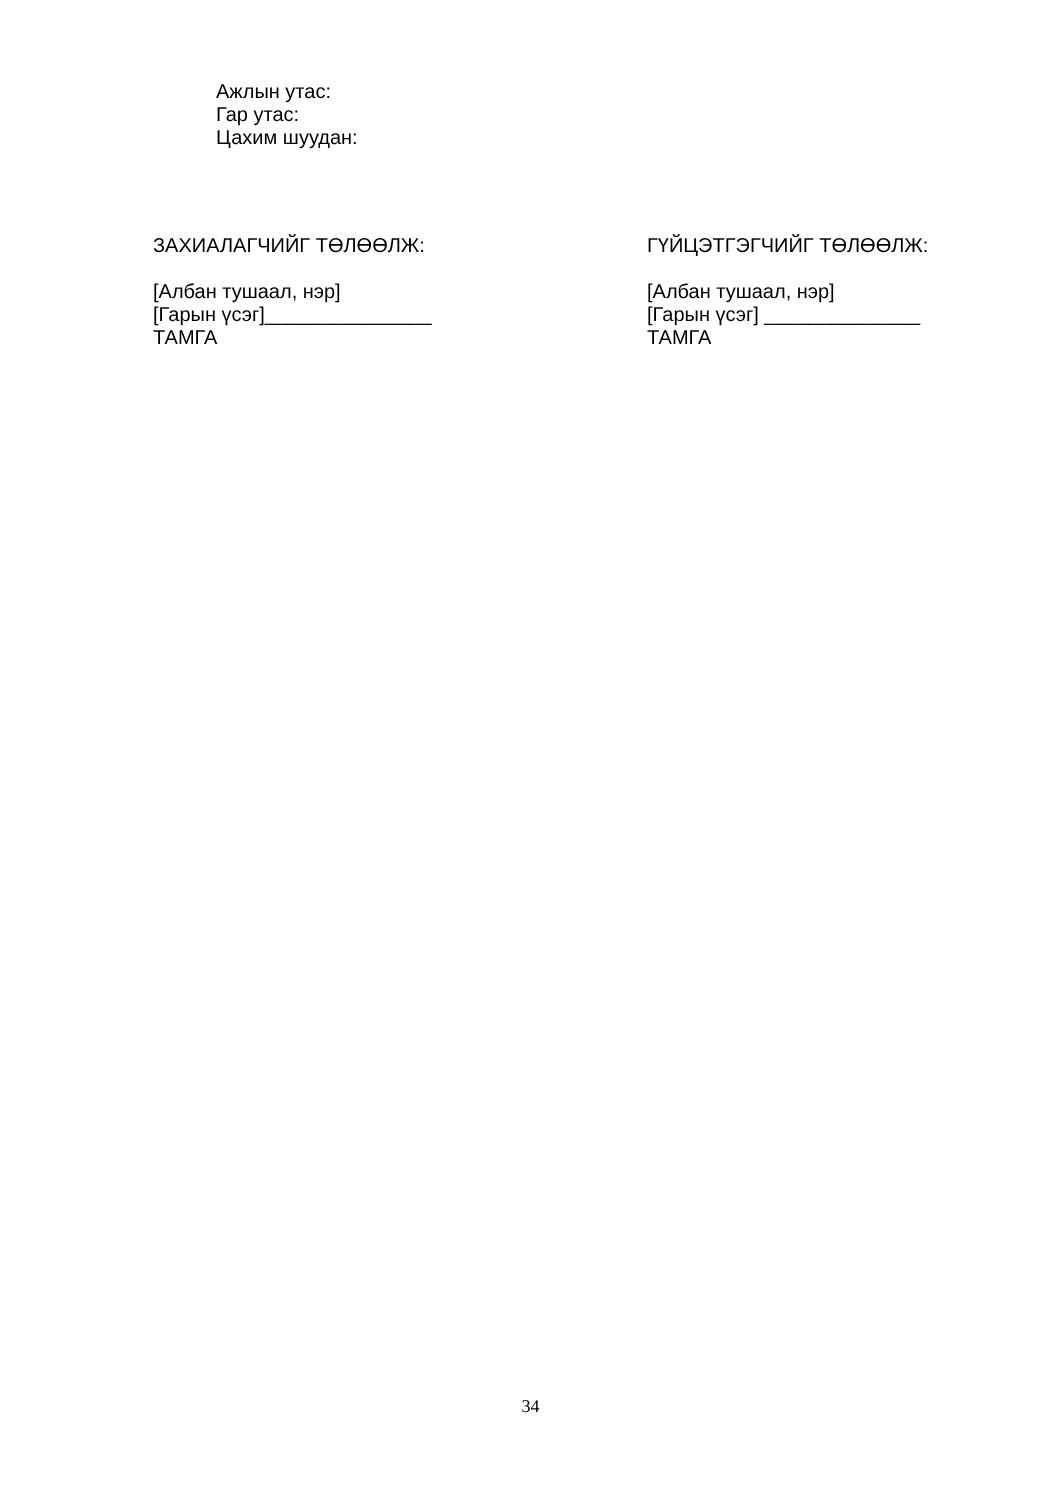Ажлын утас:
Гар утас:
Цахим шуудан:
ЗАХИАЛАГЧИЙГ ТӨЛӨӨЛЖ:
[Албан тушаал, нэр]
[Гарын үсэг]_______________
ТАМГА
ГҮЙЦЭТГЭГЧИЙГ ТӨЛӨӨЛЖ:
[Албан тушаал, нэр]
[Гарын үсэг] ______________
ТАМГА
34